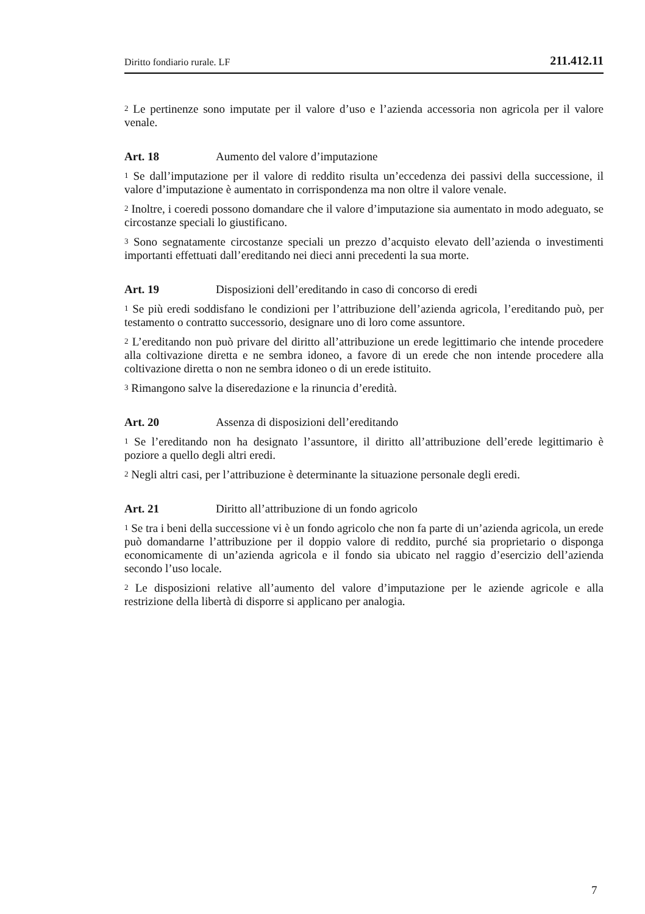Diritto fondiario rurale. LF 211.412.11
<sup>2</sup> Le pertinenze sono imputate per il valore d’uso e l’azienda accessoria non agricola per il valore venale.
Art. 18 Aumento del valore d’imputazione
<sup>1</sup> Se dall’imputazione per il valore di reddito risulta un’eccedenza dei passivi della successione, il valore d’imputazione è aumentato in corrispondenza ma non oltre il valore venale.
<sup>2</sup> Inoltre, i coeredi possono domandare che il valore d’imputazione sia aumentato in modo adeguato, se circostanze speciali lo giustificano.
<sup>3</sup> Sono segnatamente circostanze speciali un prezzo d’acquisto elevato dell’azienda o investimenti importanti effettuati dall’ereditando nei dieci anni precedenti la sua morte.
Art. 19 Disposizioni dell’ereditando in caso di concorso di eredi
<sup>1</sup> Se più eredi soddisfano le condizioni per l’attribuzione dell’azienda agricola, l’ereditando può, per testamento o contratto successorio, designare uno di loro come assuntore.
<sup>2</sup> L’ereditando non può privare del diritto all’attribuzione un erede legittimario che intende procedere alla coltivazione diretta e ne sembra idoneo, a favore di un erede che non intende procedere alla coltivazione diretta o non ne sembra idoneo o di un erede istituito.
<sup>3</sup> Rimangono salve la diseredazione e la rinuncia d’eredità.
Art. 20 Assenza di disposizioni dell’ereditando
<sup>1</sup> Se l’ereditando non ha designato l’assuntore, il diritto all’attribuzione dell’erede legittimario è poziore a quello degli altri eredi.
<sup>2</sup> Negli altri casi, per l’attribuzione è determinante la situazione personale degli eredi.
Art. 21 Diritto all’attribuzione di un fondo agricolo
<sup>1</sup> Se tra i beni della successione vi è un fondo agricolo che non fa parte di un’azienda agricola, un erede può domandarne l’attribuzione per il doppio valore di reddito, purché sia proprietario o disponga economicamente di un’azienda agricola e il fondo sia ubicato nel raggio d’esercizio dell’azienda secondo l’uso locale.
<sup>2</sup> Le disposizioni relative all’aumento del valore d’imputazione per le aziende agricole e alla restrizione della libertà di disporre si applicano per analogia.
7